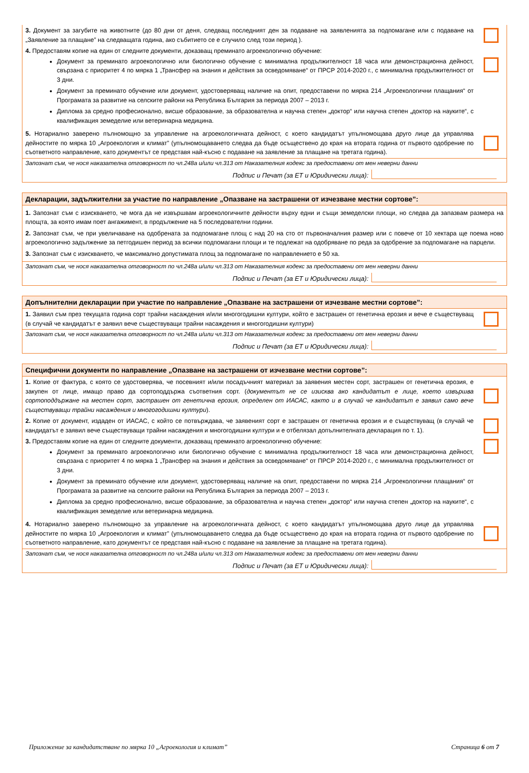3. Документ за загубите на животните (до 80 дни от деня, следващ последният ден за подаване на заявленията за подпомагане или с подаване на „Заявление за плащане” на следващата година, ако събитието се е случило след този период ).
4. Предоставям копие на един от следните документи, доказващ преминато агроекологично обучение:
Документ за преминато агроекологично или биологично обучение с минимална продължителност 18 часа или демонстрационна дейност, свързана с приоритет 4 по мярка 1 „Трансфер на знания и действия за осведомяване“ от ПРСР 2014-2020 г., с минимална продължителност от 3 дни.
Документ за преминато обучение или документ, удостоверяващ наличие на опит, предоставени по мярка 214 „Агроекологични плащания“ от Програмата за развитие на селските райони на Република България за периода 2007 – 2013 г.
Диплома за средно професионално, висше образование, за образователна и научна степен „доктор“ или научна степен „доктор на науките“, с квалификация земеделие или ветеринарна медицина.
5. Нотариално заверено пълномощно за управление на агроекологичната дейност, с което кандидатът упълномощава друго лице да управлява дейностите по мярка 10 „Агроекология и климат” (упълномощаването следва да бъде осъществено до края на втората година от първото одобрение по съответното направление, като документът се представя най-късно с подаване на заявление за плащане на третата година).
Запознат съм, че нося наказателна отговорност по чл.248а и/или чл.313 от Наказателния кодекс за предоставени от мен неверни данни
Подпис и Печат (за ЕТ и Юридически лица):
Декларации, задължителни за участие по направление „Опазване на застрашени от изчезване местни сортове”:
1. Запознат съм с изискването, че мога да не извършвам агроекологичните дейности върху едни и същи земеделски площи, но следва да запазвам размера на площта, за която имам поет ангажимент, в продължение на 5 последователни години.
2. Запознат съм, че при увеличаване на одобрената за подпомагане площ с над 20 на сто от първоначалния размер или с повече от 10 хектара ще поема ново агроекологично задължение за петгодишен период за всички подпомагани площи и те подлежат на одобряване по реда за одобрение за подпомагане на парцели.
3. Запознат съм с изискването, че максимално допустимата площ за подпомагане по направлението е 50 ха.
Запознат съм, че нося наказателна отговорност по чл.248а и/или чл.313 от Наказателния кодекс за предоставени от мен неверни данни
Подпис и Печат (за ЕТ и Юридически лица):
Допълнителни декларации при участие по направление „Опазване на застрашени от изчезване местни сортове”:
1. Заявил съм през текущата година сорт трайни насаждения и/или многогодишни култури, който е застрашен от генетична ерозия и вече е съществуващ (в случай че кандидатът е заявил вече съществуващи трайни насаждения и многогодишни култури)
Запознат съм, че нося наказателна отговорност по чл.248а и/или чл.313 от Наказателния кодекс за предоставени от мен неверни данни
Подпис и Печат (за ЕТ и Юридически лица):
Специфични документи по направление „Опазване на застрашени от изчезване местни сортове”:
1. Копие от фактура, с която се удостоверява, че посевният и/или посадъчният материал за заявения местен сорт, застрашен от генетична ерозия, е закупен от лице, имащо право да сортоподдържа съответния сорт. (документът не се изисква ако кандидатът е лице, което извършва сортоподдържане на местен сорт, застрашен от генетична ерозия, определен от ИАСАС, както и в случай че кандидатът е заявил само вече съществуващи трайни насаждения и многогодишни култури).
2. Копие от документ, издаден от ИАСАС, с който се потвърждава, че заявеният сорт е застрашен от генетична ерозия и е съществуващ (в случай че кандидатът е заявил вече съществуващи трайни насаждения и многогодишни култури и е отбелязал допълнителната декларация по т. 1).
3. Предоставям копие на един от следните документи, доказващ преминато агроекологично обучение:
Документ за преминато агроекологично или биологично обучение с минимална продължителност 18 часа или демонстрационна дейност, свързана с приоритет 4 по мярка 1 „Трансфер на знания и действия за осведомяване“ от ПРСР 2014-2020 г., с минимална продължителност от 3 дни.
Документ за преминато обучение или документ, удостоверяващ наличие на опит, предоставени по мярка 214 „Агроекологични плащания“ от Програмата за развитие на селските райони на Република България за периода 2007 – 2013 г.
Диплома за средно професионално, висше образование, за образователна и научна степен „доктор“ или научна степен „доктор на науките“, с квалификация земеделие или ветеринарна медицина.
4. Нотариално заверено пълномощно за управление на агроекологичната дейност, с което кандидатът упълномощава друго лице да управлява дейностите по мярка 10 „Агроекология и климат” (упълномощаването следва да бъде осъществено до края на втората година от първото одобрение по съответното направление, като документът се представя най-късно с подаване на заявление за плащане на третата година).
Запознат съм, че нося наказателна отговорност по чл.248а и/или чл.313 от Наказателния кодекс за предоставени от мен неверни данни
Подпис и Печат (за ЕТ и Юридически лица):
Приложение за кандидатстване по мярка 10 „Агроекология и климат” Страница 6 от 7